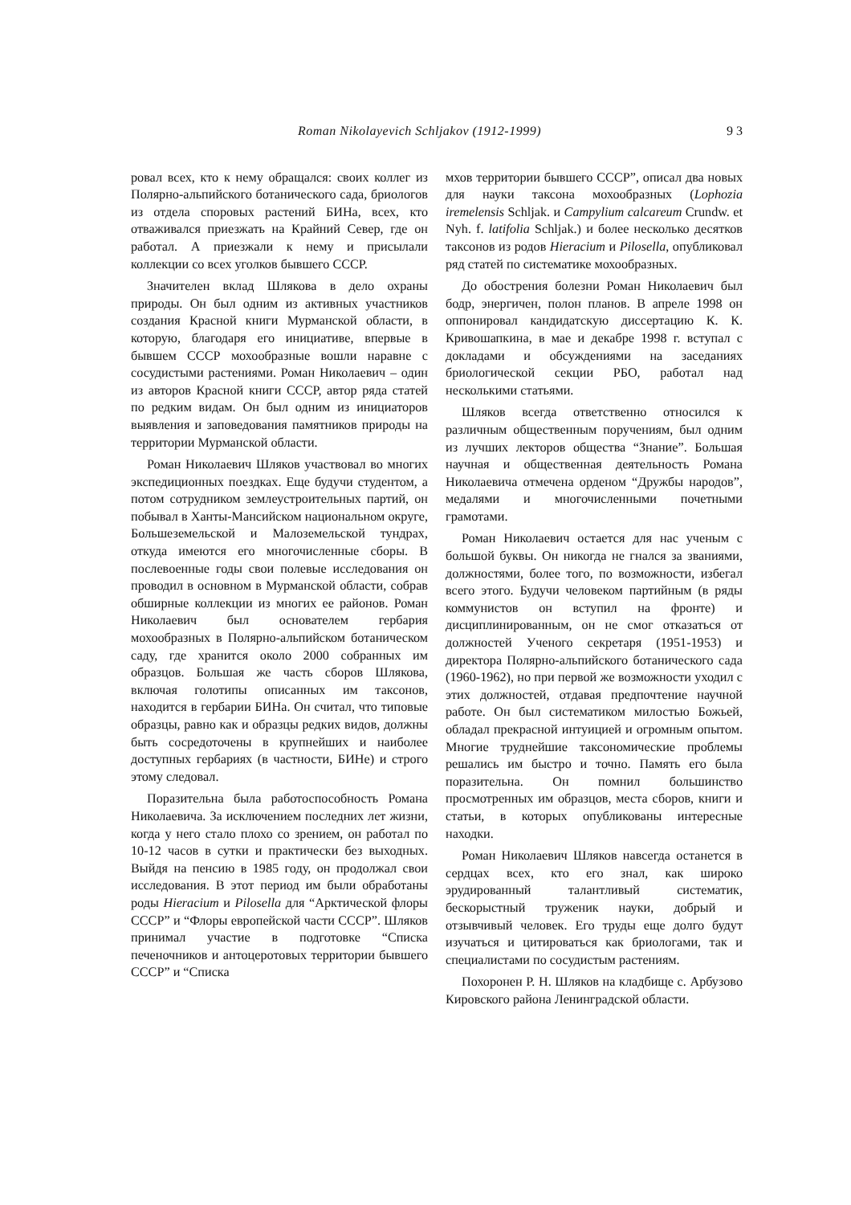Roman Nikolayevich Schljakov (1912-1999) 9 3
ровал всех, кто к нему обращался: своих коллег из Полярно-альпийского ботанического сада, бриологов из отдела споровых растений БИНа, всех, кто отваживался приезжать на Крайний Север, где он работал. А приезжали к нему и присылали коллекции со всех уголков бывшего СССР.
Значителен вклад Шлякова в дело охраны природы. Он был одним из активных участников создания Красной книги Мурманской области, в которую, благодаря его инициативе, впервые в бывшем СССР мохообразные вошли наравне с сосудистыми растениями. Роман Николаевич – один из авторов Красной книги СССР, автор ряда статей по редким видам. Он был одним из инициаторов выявления и заповедования памятников природы на территории Мурманской области.
Роман Николаевич Шляков участвовал во многих экспедиционных поездках. Еще будучи студентом, а потом сотрудником землеустроительных партий, он побывал в Ханты-Мансийском национальном округе, Большеземельской и Малоземельской тундрах, откуда имеются его многочисленные сборы. В послевоенные годы свои полевые исследования он проводил в основном в Мурманской области, собрав обширные коллекции из многих ее районов. Роман Николаевич был основателем гербария мохообразных в Полярно-альпийском ботаническом саду, где хранится около 2000 собранных им образцов. Большая же часть сборов Шлякова, включая голотипы описанных им таксонов, находится в гербарии БИНа. Он считал, что типовые образцы, равно как и образцы редких видов, должны быть сосредоточены в крупнейших и наиболее доступных гербариях (в частности, БИНе) и строго этому следовал.
Поразительна была работоспособность Романа Николаевича. За исключением последних лет жизни, когда у него стало плохо со зрением, он работал по 10-12 часов в сутки и практически без выходных. Выйдя на пенсию в 1985 году, он продолжал свои исследования. В этот период им были обработаны роды Hieracium и Pilosella для “Арктической флоры СССР” и “Флоры европейской части СССР”. Шляков принимал участие в подготовке “Списка печеночников и антоцеротовых территории бывшего СССР” и “Списка
мхов территории бывшего СССР”, описал два новых для науки таксона мохообразных (Lophozia iremelensis Schljak. и Campylium calcareum Crundw. et Nyh. f. latifolia Schljak.) и более несколько десятков таксонов из родов Hieracium и Pilosella, опубликовал ряд статей по систематике мохообразных.
До обострения болезни Роман Николаевич был бодр, энергичен, полон планов. В апреле 1998 он оппонировал кандидатскую диссертацию К. К. Кривошапкина, в мае и декабре 1998 г. вступал с докладами и обсуждениями на заседаниях бриологической секции РБО, работал над несколькими статьями.
Шляков всегда ответственно относился к различным общественным поручениям, был одним из лучших лекторов общества “Знание”. Большая научная и общественная деятельность Романа Николаевича отмечена орденом “Дружбы народов”, медалями и многочисленными почетными грамотами.
Роман Николаевич остается для нас ученым с большой буквы. Он никогда не гнался за званиями, должностями, более того, по возможности, избегал всего этого. Будучи человеком партийным (в ряды коммунистов он вступил на фронте) и дисциплинированным, он не смог отказаться от должностей Ученого секретаря (1951-1953) и директора Полярно-альпийского ботанического сада (1960-1962), но при первой же возможности уходил с этих должностей, отдавая предпочтение научной работе. Он был систематиком милостью Божьей, обладал прекрасной интуицией и огромным опытом. Многие труднейшие таксономические проблемы решались им быстро и точно. Память его была поразительна. Он помнил большинство просмотренных им образцов, места сборов, книги и статьи, в которых опубликованы интересные находки.
Роман Николаевич Шляков навсегда останется в сердцах всех, кто его знал, как широко эрудированный талантливый систематик, бескорыстный труженик науки, добрый и отзывчивый человек. Его труды еще долго будут изучаться и цитироваться как бриологами, так и специалистами по сосудистым растениям.
Похоронен Р. Н. Шляков на кладбище с. Арбузово Кировского района Ленинградской области.